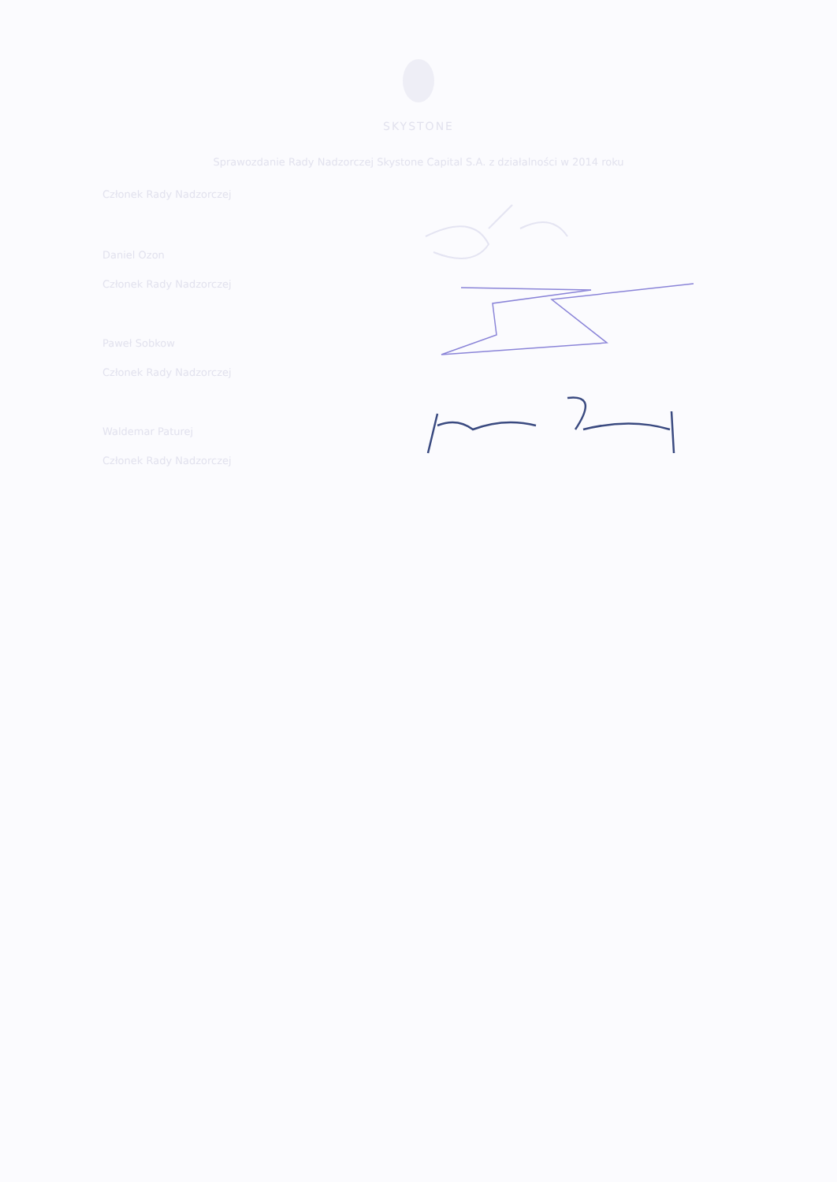SKYSTONE
Sprawozdanie Rady Nadzorczej Skystone Capital S.A. z działalności w 2014 roku
Członek Rady Nadzorczej
Daniel Ozon
Członek Rady Nadzorczej
Paweł Sobkow
Członek Rady Nadzorczej
Waldemar Paturej
Członek Rady Nadzorczej